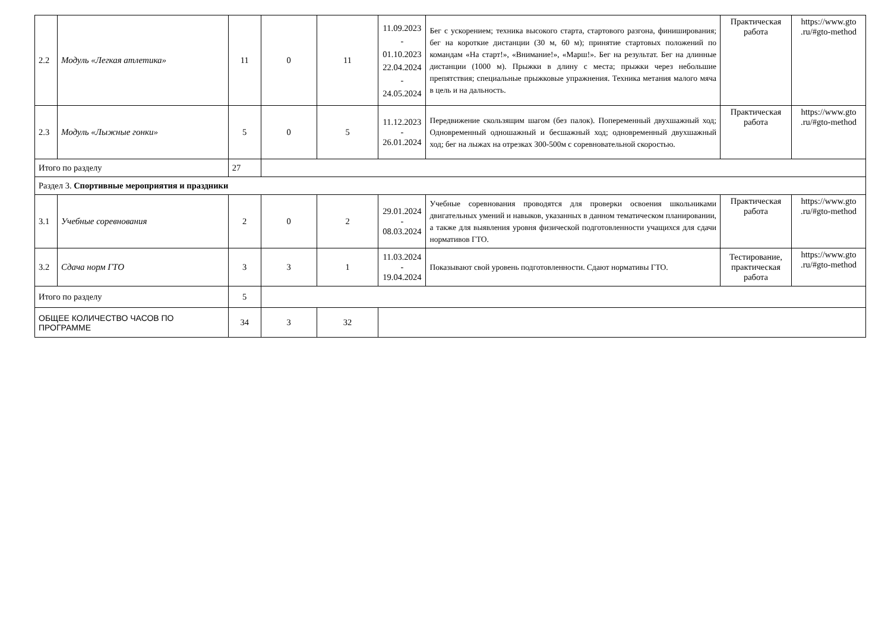| 2.2 | Модуль «Легкая атлетика» | 11 | 0 | 11 | 11.09.2023 - 01.10.2023 22.04.2024 - 24.05.2024 | Бег с ускорением; техника высокого старта, стартового разгона, финиширования; бег на короткие дистанции (30 м, 60 м); принятие стартовых положений по командам «На старт!», «Внимание!», «Марш!». Бег на результат. Бег на длинные дистанции (1000 м). Прыжки в длину с места; прыжки через небольшие препятствия; специальные прыжковые упражнения. Техника метания малого мяча в цель и на дальность. | Практическая работа | https://www.gto .ru/#gto-method |
| 2.3 | Модуль «Лыжные гонки» | 5 | 0 | 5 | 11.12.2023 - 26.01.2024 | Передвижение скользящим шагом (без палок). Попеременный двухшажный ход; Одновременный одношажный и бесшажный ход; одновременный двухшажный ход; бег на лыжах на отрезках 300-500м с соревновательной скоростью. | Практическая работа | https://www.gto .ru/#gto-method |
| Итого по разделу | | 27 | | | | | | |
| Раздел 3. Спортивные мероприятия и праздники | | | | | | | | |
| 3.1 | Учебные соревнования | 2 | 0 | 2 | 29.01.2024 - 08.03.2024 | Учебные соревнования проводятся для проверки освоения школьниками двигательных умений и навыков, указанных в данном тематическом планировании, а также для выявления уровня физической подготовленности учащихся для сдачи нормативов ГТО. | Практическая работа | https://www.gto .ru/#gto-method |
| 3.2 | Сдача норм ГТО | 3 | 3 | 1 | 11.03.2024 - 19.04.2024 | Показывают свой уровень подготовленности. Сдают нормативы ГТО. | Тестирование, практическая работа | https://www.gto .ru/#gto-method |
| Итого по разделу | | 5 | | | | | | |
| ОБЩЕЕ КОЛИЧЕСТВО ЧАСОВ ПО ПРОГРАММЕ | | 34 | 3 | 32 | | | | |